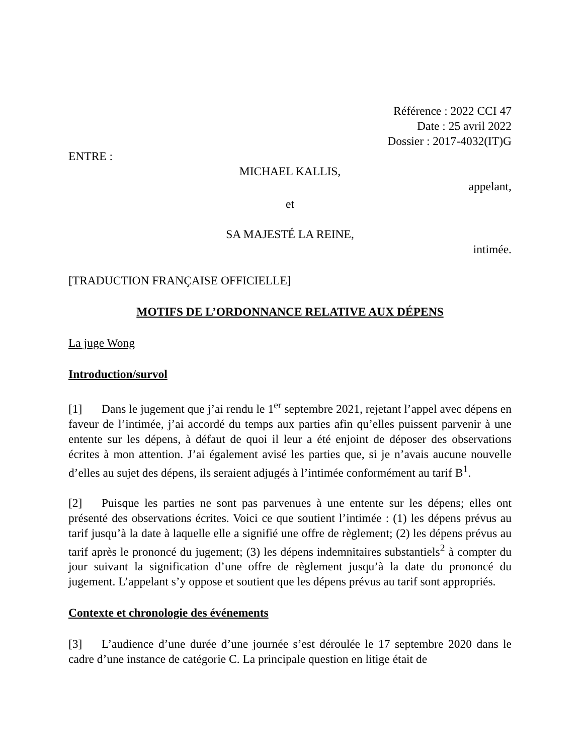Référence : 2022 CCI 47
Date : 25 avril 2022
Dossier : 2017-4032(IT)G
ENTRE :
MICHAEL KALLIS,
appelant,
et
SA MAJESTÉ LA REINE,
intimée.
[TRADUCTION FRANÇAISE OFFICIELLE]
MOTIFS DE L’ORDONNANCE RELATIVE AUX DÉPENS
La juge Wong
Introduction/survol
[1] Dans le jugement que j’ai rendu le 1<sup>er</sup> septembre 2021, rejetant l’appel avec dépens en faveur de l’intimée, j’ai accordé du temps aux parties afin qu’elles puissent parvenir à une entente sur les dépens, à défaut de quoi il leur a été enjoint de déposer des observations écrites à mon attention. J’ai également avisé les parties que, si je n’avais aucune nouvelle d’elles au sujet des dépens, ils seraient adjugés à l’intimée conformément au tarif B<sup>1</sup>.
[2] Puisque les parties ne sont pas parvenues à une entente sur les dépens; elles ont présenté des observations écrites. Voici ce que soutient l’intimée : (1) les dépens prévus au tarif jusqu’à la date à laquelle elle a signifié une offre de règlement; (2) les dépens prévus au tarif après le prononcé du jugement; (3) les dépens indemnitaires substantiels<sup>2</sup> à compter du jour suivant la signification d’une offre de règlement jusqu’à la date du prononcé du jugement. L’appelant s’y oppose et soutient que les dépens prévus au tarif sont appropriés.
Contexte et chronologie des événements
[3] L’audience d’une durée d’une journée s’est déroulée le 17 septembre 2020 dans le cadre d’une instance de catégorie C. La principale question en litige était de